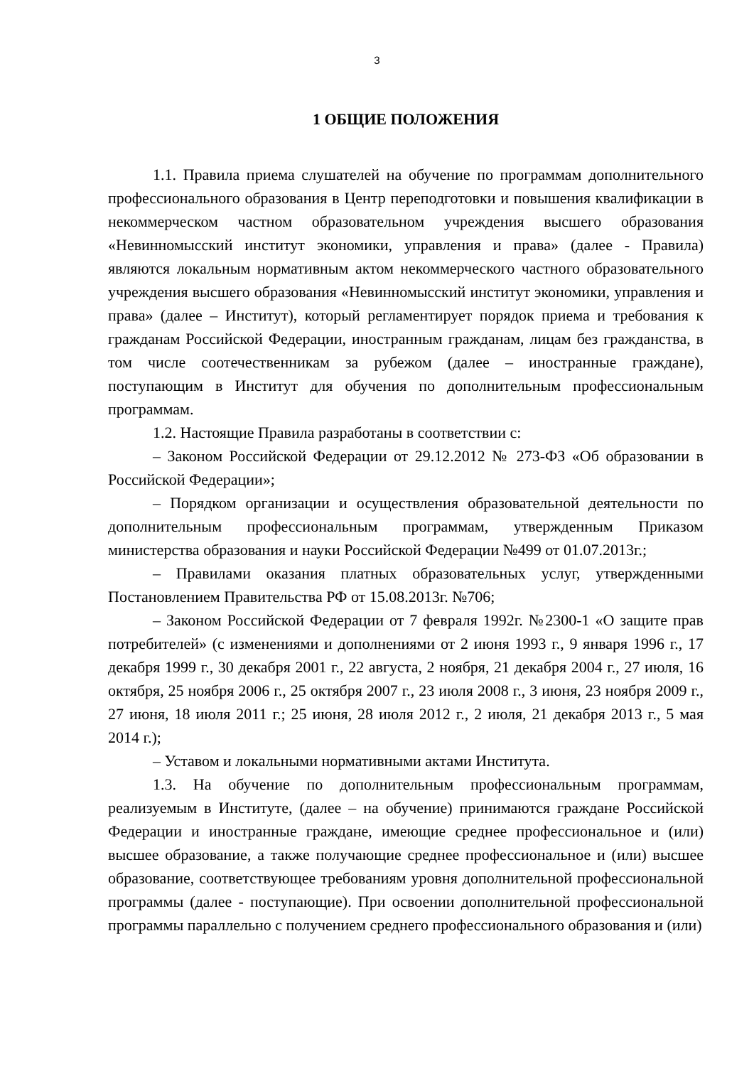3
1 ОБЩИЕ ПОЛОЖЕНИЯ
1.1. Правила приема слушателей на обучение по программам дополнительного профессионального образования в Центр переподготовки и повышения квалификации в некоммерческом частном образовательном учреждения высшего образования «Невинномысский институт экономики, управления и права» (далее - Правила) являются локальным нормативным актом некоммерческого частного образовательного учреждения высшего образования «Невинномысский институт экономики, управления и права» (далее – Институт), который регламентирует порядок приема и требования к гражданам Российской Федерации, иностранным гражданам, лицам без гражданства, в том числе соотечественникам за рубежом (далее – иностранные граждане), поступающим в Институт для обучения по дополнительным профессиональным программам.
1.2. Настоящие Правила разработаны в соответствии с:
– Законом Российской Федерации от 29.12.2012 № 273-ФЗ «Об образовании в Российской Федерации»;
– Порядком организации и осуществления образовательной деятельности по дополнительным профессиональным программам, утвержденным Приказом министерства образования и науки Российской Федерации №499 от 01.07.2013г.;
– Правилами оказания платных образовательных услуг, утвержденными Постановлением Правительства РФ от 15.08.2013г. №706;
– Законом Российской Федерации от 7 февраля 1992г. №2300-1 «О защите прав потребителей» (с изменениями и дополнениями от 2 июня 1993 г., 9 января 1996 г., 17 декабря 1999 г., 30 декабря 2001 г., 22 августа, 2 ноября, 21 декабря 2004 г., 27 июля, 16 октября, 25 ноября 2006 г., 25 октября 2007 г., 23 июля 2008 г., 3 июня, 23 ноября 2009 г., 27 июня, 18 июля 2011 г.; 25 июня, 28 июля 2012 г., 2 июля, 21 декабря 2013 г., 5 мая 2014 г.);
– Уставом и локальными нормативными актами Института.
1.3. На обучение по дополнительным профессиональным программам, реализуемым в Институте, (далее – на обучение) принимаются граждане Российской Федерации и иностранные граждане, имеющие среднее профессиональное и (или) высшее образование, а также получающие среднее профессиональное и (или) высшее образование, соответствующее требованиям уровня дополнительной профессиональной программы (далее - поступающие). При освоении дополнительной профессиональной программы параллельно с получением среднего профессионального образования и (или)